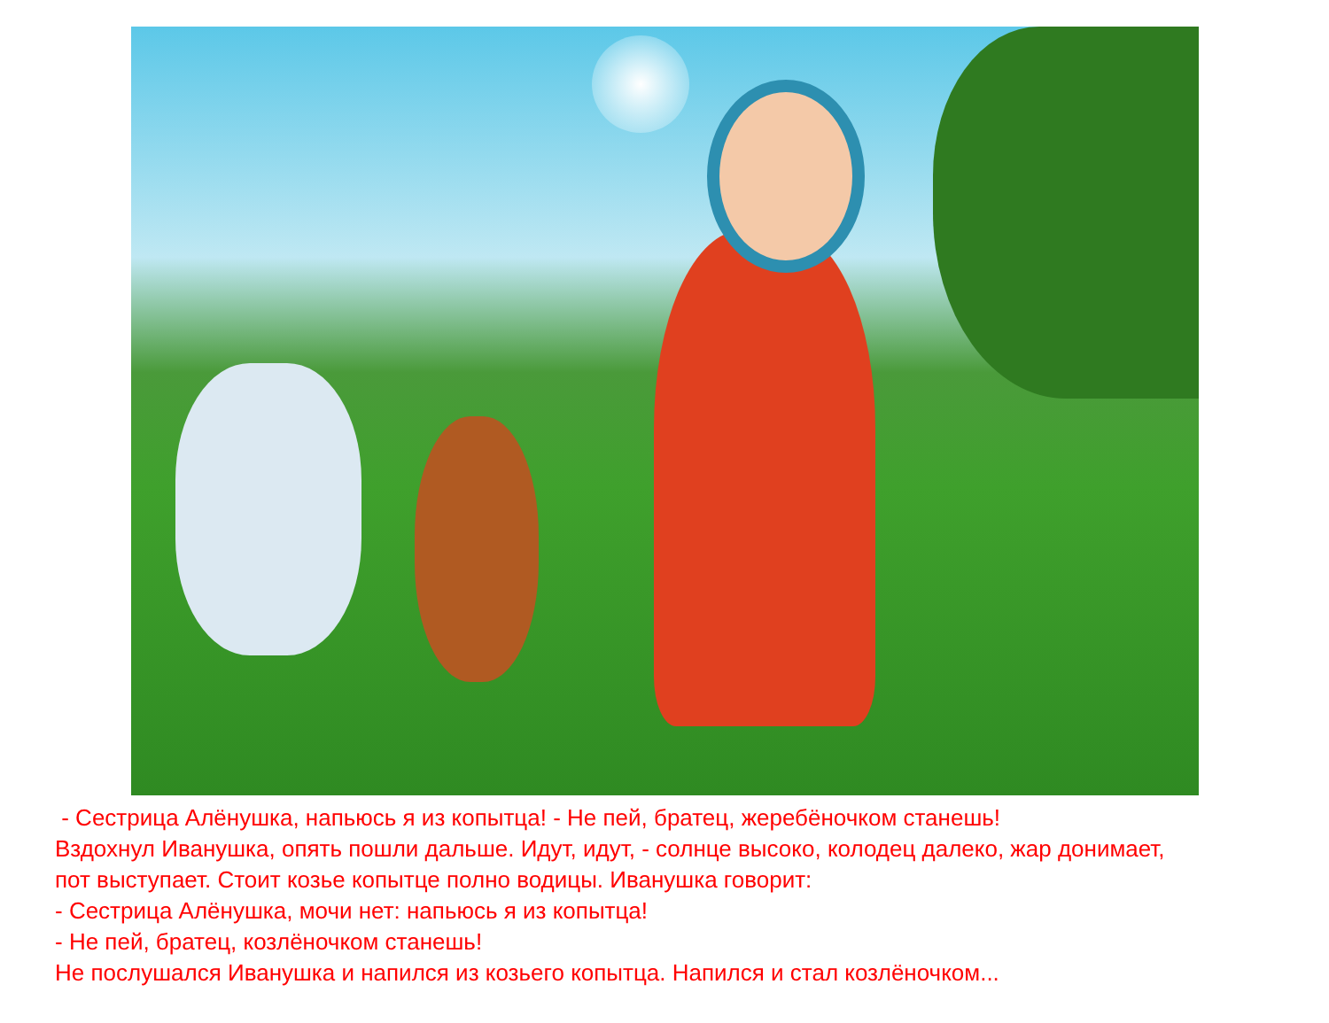- Сестрица Алёнушка, напьюсь я из копытца! - Не пей, братец, жеребёночком станешь!
Вздохнул Иванушка, опять пошли дальше. Идут, идут, - солнце высоко, колодец далеко, жар донимает,
пот выступает. Стоит козье копытце полно водицы. Иванушка говорит:
- Сестрица Алёнушка, мочи нет: напьюсь я из копытца!
- Не пей, братец, козлёночком станешь!
Не послушался Иванушка и напился из козьего копытца. Напился и стал козлёночком...